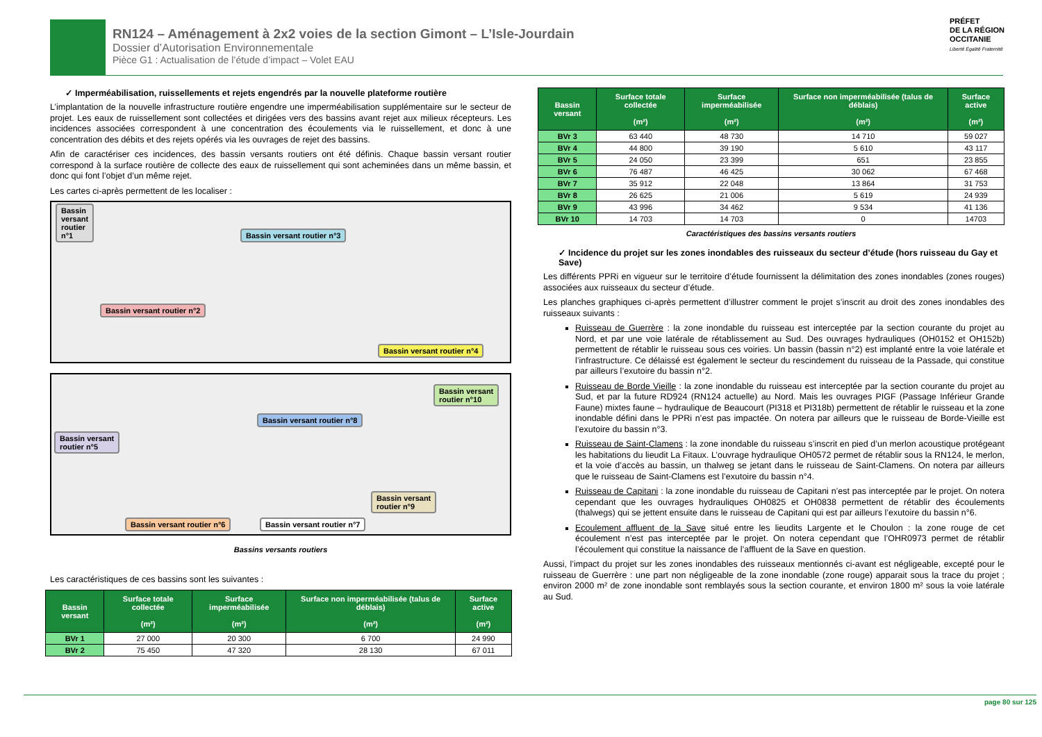RN124 – Aménagement à 2x2 voies de la section Gimont – L’Isle-Jourdain
Dossier d’Autorisation Environnementale
Pièce G1 : Actualisation de l’étude d’impact – Volet EAU
PRÉFET
DE LA RÉGION
OCCITANIE
Liberté Égalité Fraternité
✓ Imperméabilisation, ruissellements et rejets engendrés par la nouvelle plateforme routière
L’implantation de la nouvelle infrastructure routière engendre une imperméabilisation supplémentaire sur le secteur de projet. Les eaux de ruissellement sont collectées et dirigées vers des bassins avant rejet aux milieux récepteurs. Les incidences associées correspondent à une concentration des écoulements via le ruissellement, et donc à une concentration des débits et des rejets opérés via les ouvrages de rejet des bassins.
Afin de caractériser ces incidences, des bassin versants routiers ont été définis. Chaque bassin versant routier correspond à la surface routière de collecte des eaux de ruissellement qui sont acheminées dans un même bassin, et donc qui font l’objet d’un même rejet.
Les cartes ci-après permettent de les localiser :
Bassin
versant
routier
n°1 Bassin versant routier n°3
Bassin versant routier n°2
Bassin versant routier n°4
Bassin versant
routier n°10
Bassin versant routier n°8
Bassin versant
routier n°5
Bassin versant
routier n°9
Bassin versant routier n°6 Bassin versant routier n°7
Bassins versants routiers
Les caractéristiques de ces bassins sont les suivantes :
| Bassin versant | Surface totale collectée (m²) | Surface imperméabilisée (m²) | Surface non imperméabilisée (talus de déblais) (m²) | Surface active (m²) |
| --- | --- | --- | --- | --- |
| BVr 1 | 27 000 | 20 300 | 6 700 | 24 990 |
| BVr 2 | 75 450 | 47 320 | 28 130 | 67 011 |
| Bassin versant | Surface totale collectée (m²) | Surface imperméabilisée (m²) | Surface non imperméabilisée (talus de déblais) (m²) | Surface active (m²) |
| --- | --- | --- | --- | --- |
| BVr 3 | 63 440 | 48 730 | 14 710 | 59 027 |
| BVr 4 | 44 800 | 39 190 | 5 610 | 43 117 |
| BVr 5 | 24 050 | 23 399 | 651 | 23 855 |
| BVr 6 | 76 487 | 46 425 | 30 062 | 67 468 |
| BVr 7 | 35 912 | 22 048 | 13 864 | 31 753 |
| BVr 8 | 26 625 | 21 006 | 5 619 | 24 939 |
| BVr 9 | 43 996 | 34 462 | 9 534 | 41 136 |
| BVr 10 | 14 703 | 14 703 | 0 | 14703 |
Caractéristiques des bassins versants routiers
✓ Incidence du projet sur les zones inondables des ruisseaux du secteur d’étude (hors ruisseau du Gay et Save)
Les différents PPRi en vigueur sur le territoire d’étude fournissent la délimitation des zones inondables (zones rouges) associées aux ruisseaux du secteur d’étude.
Les planches graphiques ci-après permettent d’illustrer comment le projet s’inscrit au droit des zones inondables des ruisseaux suivants :
Ruisseau de Guerrère : la zone inondable du ruisseau est interceptée par la section courante du projet au Nord, et par une voie latérale de rétablissement au Sud. Des ouvrages hydrauliques (OH0152 et OH152b) permettent de rétablir le ruisseau sous ces voiries. Un bassin (bassin n°2) est implanté entre la voie latérale et l’infrastructure. Ce délaissé est également le secteur du rescindement du ruisseau de la Passade, qui constitue par ailleurs l’exutoire du bassin n°2.
Ruisseau de Borde Vieille : la zone inondable du ruisseau est interceptée par la section courante du projet au Sud, et par la future RD924 (RN124 actuelle) au Nord. Mais les ouvrages PIGF (Passage Inférieur Grande Faune) mixtes faune – hydraulique de Beaucourt (PI318 et PI318b) permettent de rétablir le ruisseau et la zone inondable défini dans le PPRi n’est pas impactée. On notera par ailleurs que le ruisseau de Borde-Vieille est l’exutoire du bassin n°3.
Ruisseau de Saint-Clamens : la zone inondable du ruisseau s’inscrit en pied d’un merlon acoustique protégeant les habitations du lieudit La Fitaux. L’ouvrage hydraulique OH0572 permet de rétablir sous la RN124, le merlon, et la voie d’accès au bassin, un thalweg se jetant dans le ruisseau de Saint-Clamens. On notera par ailleurs que le ruisseau de Saint-Clamens est l’exutoire du bassin n°4.
Ruisseau de Capitani : la zone inondable du ruisseau de Capitani n’est pas interceptée par le projet. On notera cependant que les ouvrages hydrauliques OH0825 et OH0838 permettent de rétablir des écoulements (thalwegs) qui se jettent ensuite dans le ruisseau de Capitani qui est par ailleurs l’exutoire du bassin n°6.
Ecoulement affluent de la Save situé entre les lieudits Largente et le Choulon : la zone rouge de cet écoulement n’est pas interceptée par le projet. On notera cependant que l’OHR0973 permet de rétablir l’écoulement qui constitue la naissance de l’affluent de la Save en question.
Aussi, l’impact du projet sur les zones inondables des ruisseaux mentionnés ci-avant est négligeable, excepté pour le ruisseau de Guerrère : une part non négligeable de la zone inondable (zone rouge) apparait sous la trace du projet ; environ 2000 m² de zone inondable sont remblayés sous la section courante, et environ 1800 m² sous la voie latérale au Sud.
page 80 sur 125